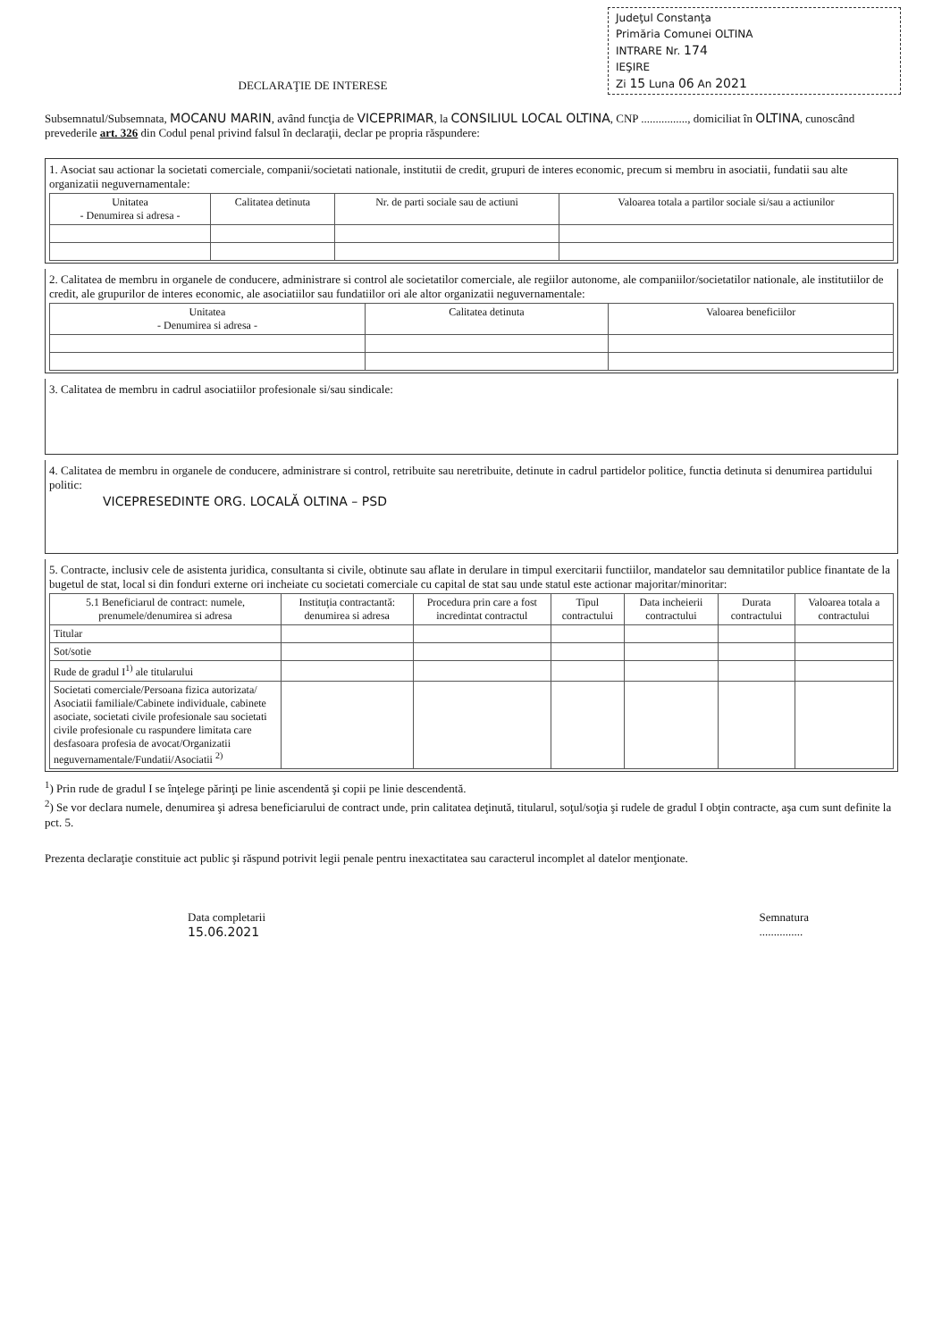Judeţul Constanţa
Primăria Comunei OLTINA
INTRARE Nr. 174
IEŞIRE
Zi 15 Luna 06 An 2021
DECLARAŢIE DE INTERESE
Subsemnatul/Subsemnata, MOCANU MARIN, având funcţia de VICEPRIMAR, la CONSILIUL LOCAL OLTINA, CNP ................, domiciliat în OLTINA, cunoscând prevederile art. 326 din Codul penal privind falsul în declaraţii, declar pe propria răspundere:
1. Asociat sau actionar la societati comerciale, companii/societati nationale, institutii de credit, grupuri de interes economic, precum si membru in asociatii, fundatii sau alte organizatii neguvernamentale:
| Unitatea - Denumirea si adresa - | Calitatea detinuta | Nr. de parti sociale sau de actiuni | Valoarea totala a partilor sociale si/sau a actiunilor |
| --- | --- | --- | --- |
2. Calitatea de membru in organele de conducere, administrare si control ale societatilor comerciale, ale regiilor autonome, ale companiilor/societatilor nationale, ale institutiilor de credit, ale grupurilor de interes economic, ale asociatiilor sau fundatiilor ori ale altor organizatii neguvernamentale:
| Unitatea - Denumirea si adresa - | Calitatea detinuta | Valoarea beneficiilor |
| --- | --- | --- |
3. Calitatea de membru in cadrul asociatiilor profesionale si/sau sindicale:
4. Calitatea de membru in organele de conducere, administrare si control, retribuite sau neretribuite, detinute in cadrul partidelor politice, functia detinuta si denumirea partidului politic:
VICEPRESEDINTE ORG. LOCALĂ OLTINA – PSD
5. Contracte, inclusiv cele de asistenta juridica, consultanta si civile, obtinute sau aflate in derulare in timpul exercitarii functiilor, mandatelor sau demnitatilor publice finantate de la bugetul de stat, local si din fonduri externe ori incheiate cu societati comerciale cu capital de stat sau unde statul este actionar majoritar/minoritar:
| 5.1 Beneficiarul de contract: numele, prenumele/denumirea si adresa | Instituţia contractantă: denumirea si adresa | Procedura prin care a fost incredintat contractul | Tipul contractului | Data incheierii contractului | Durata contractului | Valoarea totala a contractului |
| --- | --- | --- | --- | --- | --- | --- |
| Titular | | | | | | |
| Sot/sotie | | | | | | |
| Rude de gradul I<sup>1)</sup> ale titularului | | | | | | |
| Societati comerciale/Persoana fizica autorizata/ Asociatii familiale/Cabinete individuale, cabinete asociate, societati civile profesionale sau societati civile profesionale cu raspundere limitata care desfasoara profesia de avocat/Organizatii neguvernamentale/Fundatii/Asociatii <sup>2)</sup> | | | | | | |
<sup>1</sup>) Prin rude de gradul I se înţelege părinţi pe linie ascendentă şi copii pe linie descendentă.
<sup>2</sup>) Se vor declara numele, denumirea şi adresa beneficiarului de contract unde, prin calitatea deţinută, titularul, soţul/soţia şi rudele de gradul I obţin contracte, aşa cum sunt definite la pct. 5.
Prezenta declaraţie constituie act public şi răspund potrivit legii penale pentru inexactitatea sau caracterul incomplet al datelor menţionate.
Data completarii
15.06.2021
Semnatura
...............